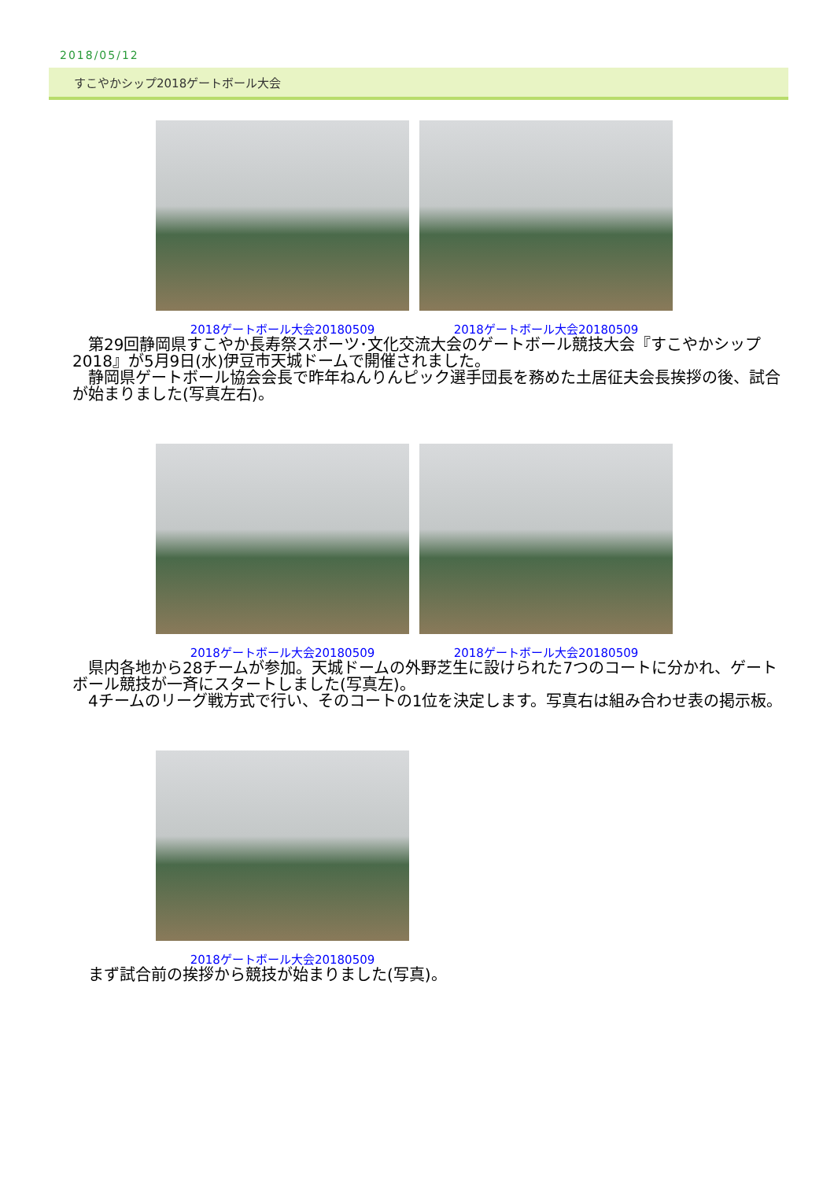2018/05/12
すこやかシップ2018ゲートボール大会
2018ゲートボール大会20180509 2018ゲートボール大会20180509
　第29回静岡県すこやか長寿祭スポーツ･文化交流大会のゲートボール競技大会『すこやかシップ2018』が5月9日(水)伊豆市天城ドームで開催されました。
　静岡県ゲートボール協会会長で昨年ねんりんピック選手団長を務めた土居征夫会長挨拶の後、試合が始まりました(写真左右)。
2018ゲートボール大会20180509 2018ゲートボール大会20180509
　県内各地から28チームが参加。天城ドームの外野芝生に設けられた7つのコートに分かれ、ゲートボール競技が一斉にスタートしました(写真左)。
　4チームのリーグ戦方式で行い、そのコートの1位を決定します。写真右は組み合わせ表の掲示板。
2018ゲートボール大会20180509
　まず試合前の挨拶から競技が始まりました(写真)。